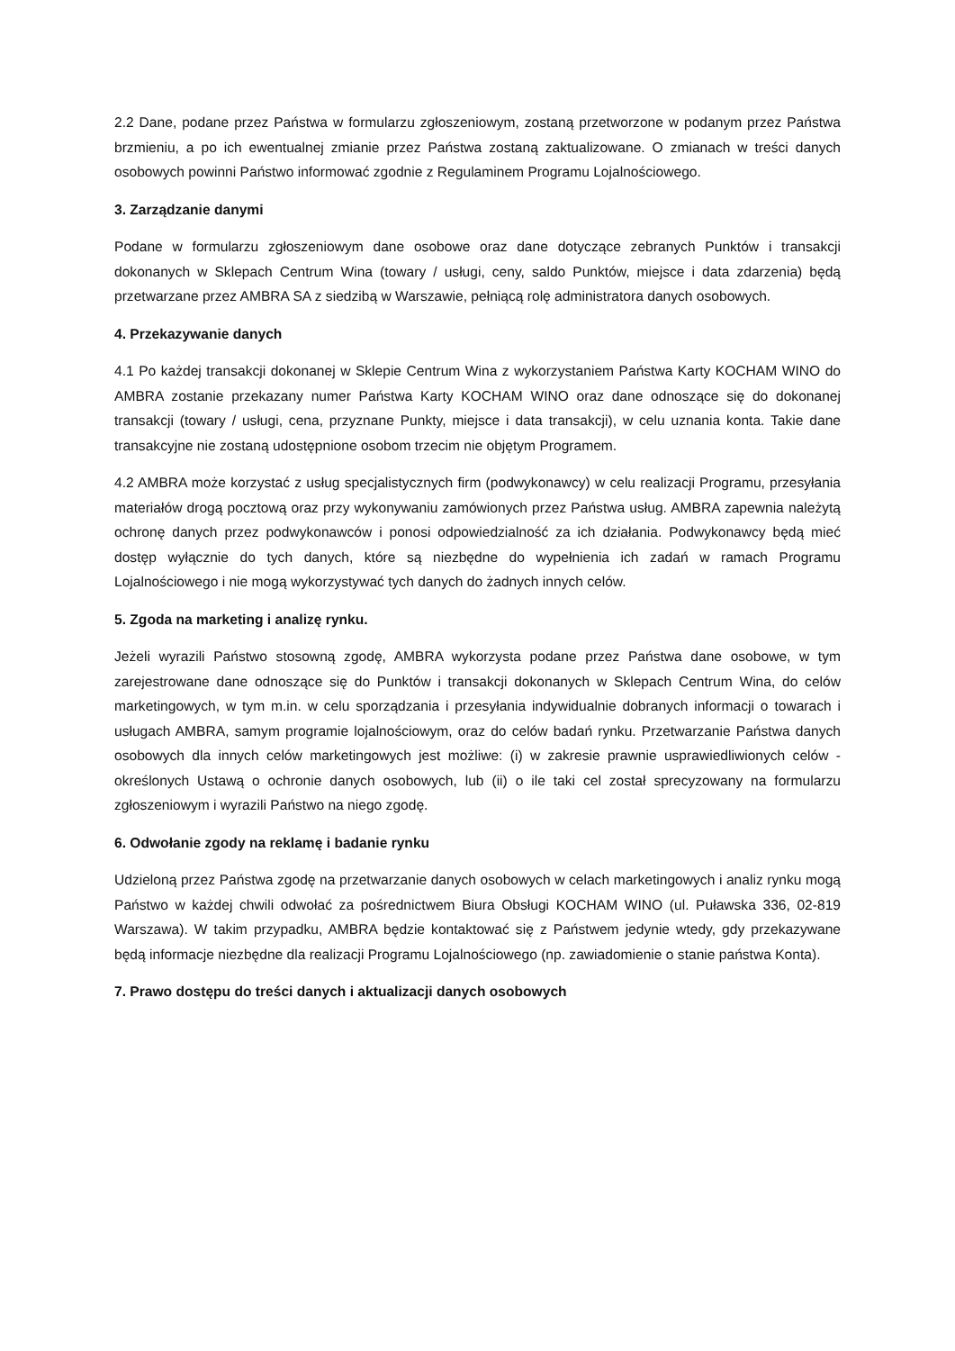2.2 Dane, podane przez Państwa w formularzu zgłoszeniowym, zostaną przetworzone w podanym przez Państwa brzmieniu, a po ich ewentualnej zmianie przez Państwa zostaną zaktualizowane. O zmianach w treści danych osobowych powinni Państwo informować zgodnie z Regulaminem Programu Lojalnościowego.
3. Zarządzanie danymi
Podane w formularzu zgłoszeniowym dane osobowe oraz dane dotyczące zebranych Punktów i transakcji dokonanych w Sklepach Centrum Wina (towary / usługi, ceny, saldo Punktów, miejsce i data zdarzenia) będą przetwarzane przez AMBRA SA z siedzibą w Warszawie, pełniącą rolę administratora danych osobowych.
4. Przekazywanie danych
4.1 Po każdej transakcji dokonanej w Sklepie Centrum Wina z wykorzystaniem Państwa Karty KOCHAM WINO do AMBRA zostanie przekazany numer Państwa Karty KOCHAM WINO oraz dane odnoszące się do dokonanej transakcji (towary / usługi, cena, przyznane Punkty, miejsce i data transakcji), w celu uznania konta. Takie dane transakcyjne nie zostaną udostępnione osobom trzecim nie objętym Programem.
4.2 AMBRA może korzystać z usług specjalistycznych firm (podwykonawcy) w celu realizacji Programu, przesyłania materiałów drogą pocztową oraz przy wykonywaniu zamówionych przez Państwa usług. AMBRA zapewnia należytą ochronę danych przez podwykonawców i ponosi odpowiedzialność za ich działania. Podwykonawcy będą mieć dostęp wyłącznie do tych danych, które są niezbędne do wypełnienia ich zadań w ramach Programu Lojalnościowego i nie mogą wykorzystywać tych danych do żadnych innych celów.
5. Zgoda na marketing i analizę rynku.
Jeżeli wyrazili Państwo stosowną zgodę, AMBRA wykorzysta podane przez Państwa dane osobowe, w tym zarejestrowane dane odnoszące się do Punktów i transakcji dokonanych w Sklepach Centrum Wina, do celów marketingowych, w tym m.in. w celu sporządzania i przesyłania indywidualnie dobranych informacji o towarach i usługach AMBRA, samym programie lojalnościowym, oraz do celów badań rynku. Przetwarzanie Państwa danych osobowych dla innych celów marketingowych jest możliwe: (i) w zakresie prawnie usprawiedliwionych celów - określonych Ustawą o ochronie danych osobowych, lub (ii) o ile taki cel został sprecyzowany na formularzu zgłoszeniowym i wyrazili Państwo na niego zgodę.
6. Odwołanie zgody na reklamę i badanie rynku
Udzieloną przez Państwa zgodę na przetwarzanie danych osobowych w celach marketingowych i analiz rynku mogą Państwo w każdej chwili odwołać za pośrednictwem Biura Obsługi KOCHAM WINO (ul. Puławska 336, 02-819 Warszawa). W takim przypadku, AMBRA będzie kontaktować się z Państwem jedynie wtedy, gdy przekazywane będą informacje niezbędne dla realizacji Programu Lojalnościowego (np. zawiadomienie o stanie państwa Konta).
7. Prawo dostępu do treści danych i aktualizacji danych osobowych